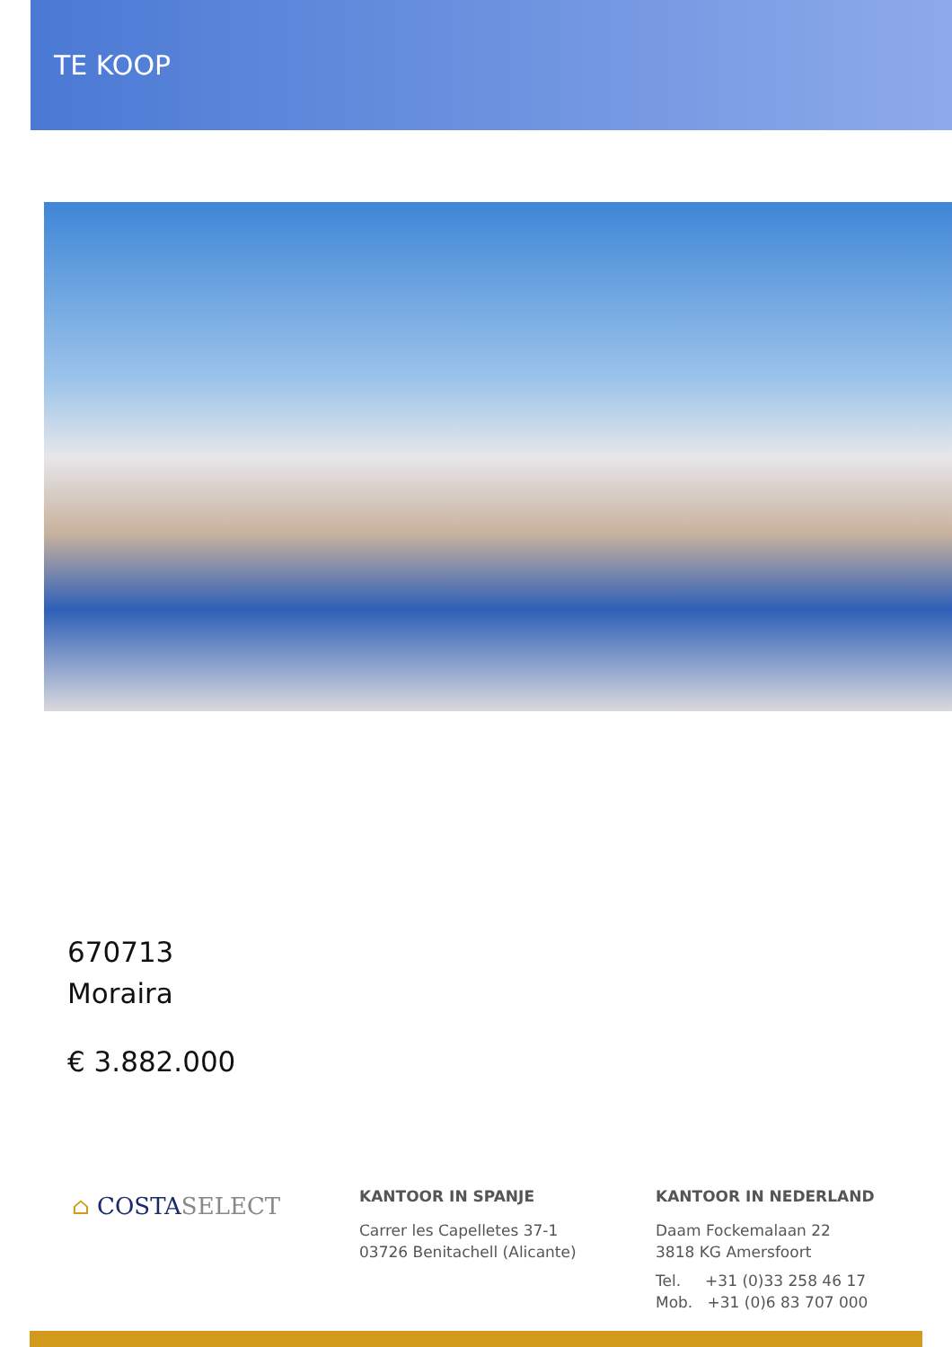TE KOOP
670713
Moraira
€ 3.882.000
⌂ COSTASELECT
KANTOOR IN SPANJE
Carrer les Capelletes 37-1
03726 Benitachell (Alicante)
KANTOOR IN NEDERLAND
Daam Fockemalaan 22
3818 KG Amersfoort
Tel. +31 (0)33 258 46 17
Mob. +31 (0)6 83 707 000